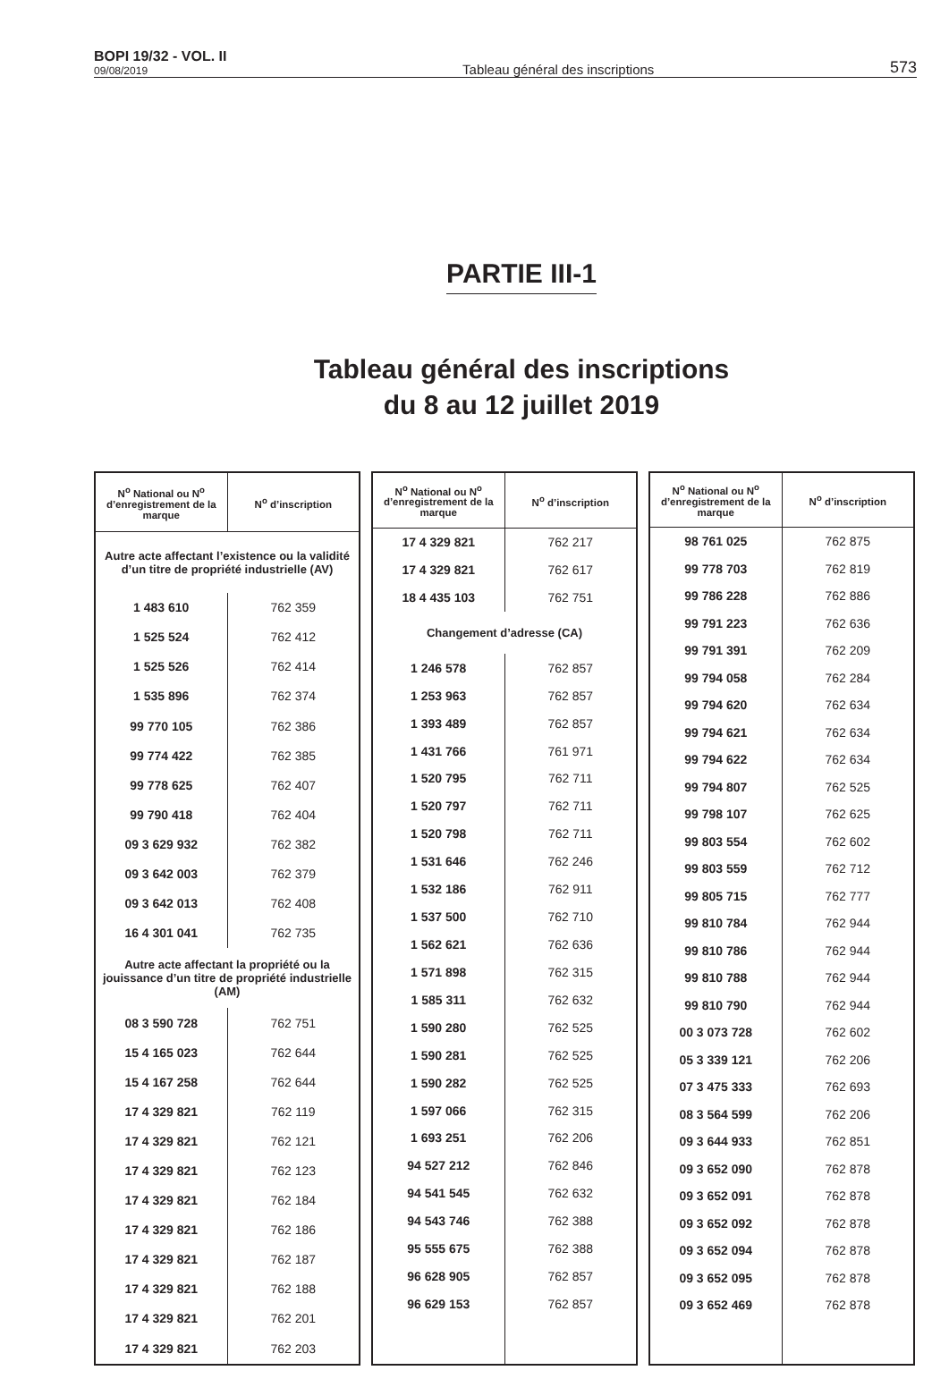BOPI 19/32 - VOL. II
09/08/2019
Tableau général des inscriptions
573
PARTIE III-1
Tableau général des inscriptions
du 8 au 12 juillet 2019
| N<sup>o</sup> National ou N<sup>o</sup> d’enregistrement de la marque | N<sup>o</sup> d’inscription |
| --- | --- |
| Autre acte affectant l’existence ou la validité d’un titre de propriété industrielle (AV) | |
| 1 483 610 | 762 359 |
| 1 525 524 | 762 412 |
| 1 525 526 | 762 414 |
| 1 535 896 | 762 374 |
| 99 770 105 | 762 386 |
| 99 774 422 | 762 385 |
| 99 778 625 | 762 407 |
| 99 790 418 | 762 404 |
| 09 3 629 932 | 762 382 |
| 09 3 642 003 | 762 379 |
| 09 3 642 013 | 762 408 |
| 16 4 301 041 | 762 735 |
| Autre acte affectant la propriété ou la jouissance d’un titre de propriété industrielle (AM) | |
| 08 3 590 728 | 762 751 |
| 15 4 165 023 | 762 644 |
| 15 4 167 258 | 762 644 |
| 17 4 329 821 | 762 119 |
| 17 4 329 821 | 762 121 |
| 17 4 329 821 | 762 123 |
| 17 4 329 821 | 762 184 |
| 17 4 329 821 | 762 186 |
| 17 4 329 821 | 762 187 |
| 17 4 329 821 | 762 188 |
| 17 4 329 821 | 762 201 |
| 17 4 329 821 | 762 203 |
| N<sup>o</sup> National ou N<sup>o</sup> d’enregistrement de la marque | N<sup>o</sup> d’inscription |
| --- | --- |
| 17 4 329 821 | 762 217 |
| 17 4 329 821 | 762 617 |
| 18 4 435 103 | 762 751 |
| Changement d’adresse (CA) | |
| 1 246 578 | 762 857 |
| 1 253 963 | 762 857 |
| 1 393 489 | 762 857 |
| 1 431 766 | 761 971 |
| 1 520 795 | 762 711 |
| 1 520 797 | 762 711 |
| 1 520 798 | 762 711 |
| 1 531 646 | 762 246 |
| 1 532 186 | 762 911 |
| 1 537 500 | 762 710 |
| 1 562 621 | 762 636 |
| 1 571 898 | 762 315 |
| 1 585 311 | 762 632 |
| 1 590 280 | 762 525 |
| 1 590 281 | 762 525 |
| 1 590 282 | 762 525 |
| 1 597 066 | 762 315 |
| 1 693 251 | 762 206 |
| 94 527 212 | 762 846 |
| 94 541 545 | 762 632 |
| 94 543 746 | 762 388 |
| 95 555 675 | 762 388 |
| 96 628 905 | 762 857 |
| 96 629 153 | 762 857 |
| N<sup>o</sup> National ou N<sup>o</sup> d’enregistrement de la marque | N<sup>o</sup> d’inscription |
| --- | --- |
| 98 761 025 | 762 875 |
| 99 778 703 | 762 819 |
| 99 786 228 | 762 886 |
| 99 791 223 | 762 636 |
| 99 791 391 | 762 209 |
| 99 794 058 | 762 284 |
| 99 794 620 | 762 634 |
| 99 794 621 | 762 634 |
| 99 794 622 | 762 634 |
| 99 794 807 | 762 525 |
| 99 798 107 | 762 625 |
| 99 803 554 | 762 602 |
| 99 803 559 | 762 712 |
| 99 805 715 | 762 777 |
| 99 810 784 | 762 944 |
| 99 810 786 | 762 944 |
| 99 810 788 | 762 944 |
| 99 810 790 | 762 944 |
| 00 3 073 728 | 762 602 |
| 05 3 339 121 | 762 206 |
| 07 3 475 333 | 762 693 |
| 08 3 564 599 | 762 206 |
| 09 3 644 933 | 762 851 |
| 09 3 652 090 | 762 878 |
| 09 3 652 091 | 762 878 |
| 09 3 652 092 | 762 878 |
| 09 3 652 094 | 762 878 |
| 09 3 652 095 | 762 878 |
| 09 3 652 469 | 762 878 |